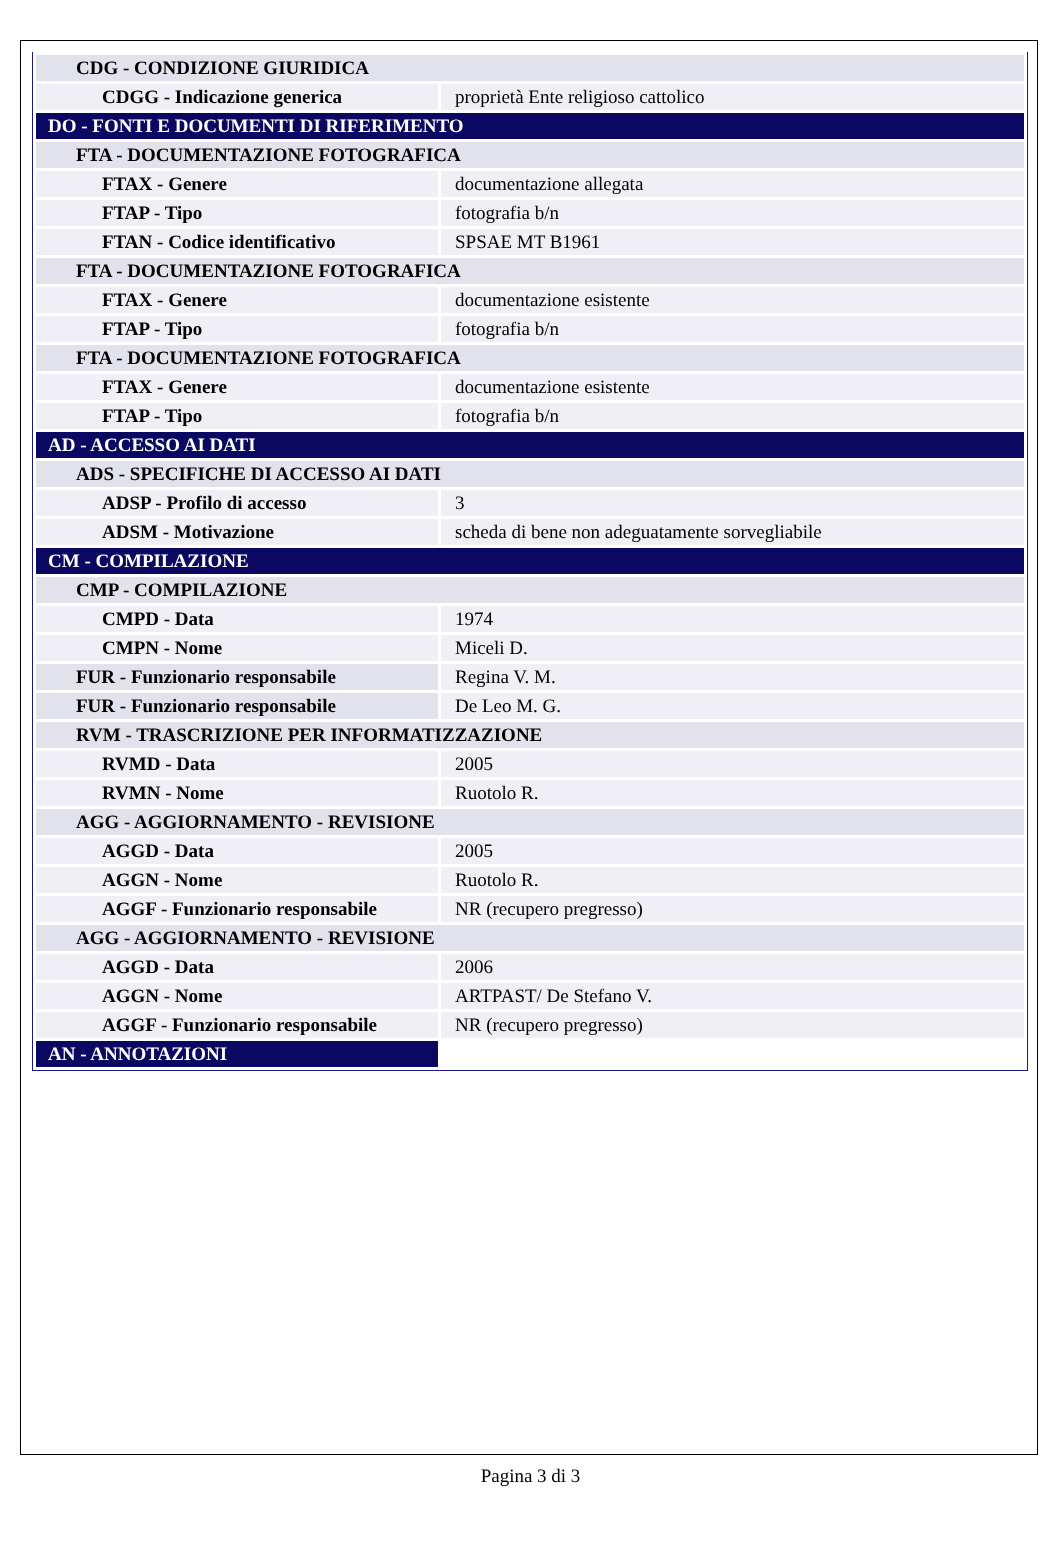| CDG - CONDIZIONE GIURIDICA | |
| CDGG - Indicazione generica | proprietà Ente religioso cattolico |
| DO - FONTI E DOCUMENTI DI RIFERIMENTO | |
| FTA - DOCUMENTAZIONE FOTOGRAFICA | |
| FTAX - Genere | documentazione allegata |
| FTAP - Tipo | fotografia b/n |
| FTAN - Codice identificativo | SPSAE MT B1961 |
| FTA - DOCUMENTAZIONE FOTOGRAFICA | |
| FTAX - Genere | documentazione esistente |
| FTAP - Tipo | fotografia b/n |
| FTA - DOCUMENTAZIONE FOTOGRAFICA | |
| FTAX - Genere | documentazione esistente |
| FTAP - Tipo | fotografia b/n |
| AD - ACCESSO AI DATI | |
| ADS - SPECIFICHE DI ACCESSO AI DATI | |
| ADSP - Profilo di accesso | 3 |
| ADSM - Motivazione | scheda di bene non adeguatamente sorvegliabile |
| CM - COMPILAZIONE | |
| CMP - COMPILAZIONE | |
| CMPD - Data | 1974 |
| CMPN - Nome | Miceli D. |
| FUR - Funzionario responsabile | Regina V. M. |
| FUR - Funzionario responsabile | De Leo M. G. |
| RVM - TRASCRIZIONE PER INFORMATIZZAZIONE | |
| RVMD - Data | 2005 |
| RVMN - Nome | Ruotolo R. |
| AGG - AGGIORNAMENTO - REVISIONE | |
| AGGD - Data | 2005 |
| AGGN - Nome | Ruotolo R. |
| AGGF - Funzionario responsabile | NR (recupero pregresso) |
| AGG - AGGIORNAMENTO - REVISIONE | |
| AGGD - Data | 2006 |
| AGGN - Nome | ARTPAST/ De Stefano V. |
| AGGF - Funzionario responsabile | NR (recupero pregresso) |
| AN - ANNOTAZIONI | |
Pagina 3 di 3